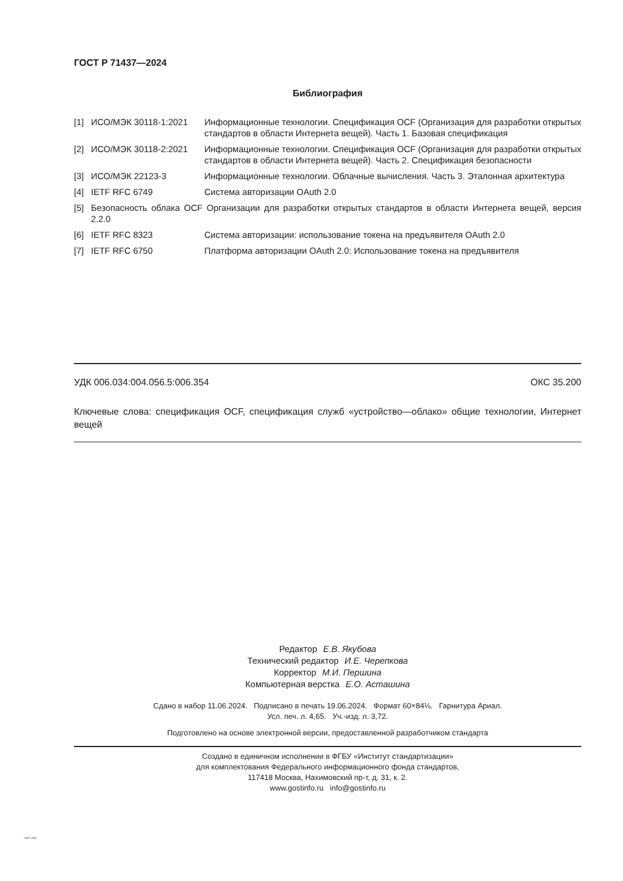ГОСТ Р 71437—2024
Библиография
[1] ИСО/МЭК 30118-1:2021 Информационные технологии. Спецификация OCF (Организация для разработки открытых стандартов в области Интернета вещей). Часть 1. Базовая спецификация
[2] ИСО/МЭК 30118-2:2021 Информационные технологии. Спецификация OCF (Организация для разработки открытых стандартов в области Интернета вещей). Часть 2. Спецификация безопасности
[3] ИСО/МЭК 22123-3 Информационные технологии. Облачные вычисления. Часть 3. Эталонная архитектура
[4] IETF RFC 6749 Система авторизации OAuth 2.0
[5] Безопасность облака OCF Организации для разработки открытых стандартов в области Интернета вещей, версия 2.2.0
[6] IETF RFC 8323 Система авторизации: использование токена на предъявителя OAuth 2.0
[7] IETF RFC 6750 Платформа авторизации OAuth 2.0: Использование токена на предъявителя
УДК 006.034:004.056.5:006.354 ОКС 35.200
Ключевые слова: спецификация OCF, спецификация служб «устройство—облако» общие технологии, Интернет вещей
Редактор Е.В. Якубова
Технический редактор И.Е. Черепкова
Корректор М.И. Першина
Компьютерная верстка Е.О. Асташина
Сдано в набор 11.06.2024. Подписано в печать 19.06.2024. Формат 60×84⅛. Гарнитура Ариал.
Усл. печ. л. 4,65. Уч.-изд. л. 3,72.
Подготовлено на основе электронной версии, предоставленной разработчиком стандарта
Создано в единичном исполнении в ФГБУ «Институт стандартизации»
для комплектования Федерального информационного фонда стандартов,
117418 Москва, Нахимовский пр-т, д. 31, к. 2.
www.gostinfo.ru info@gostinfo.ru
71437-2024